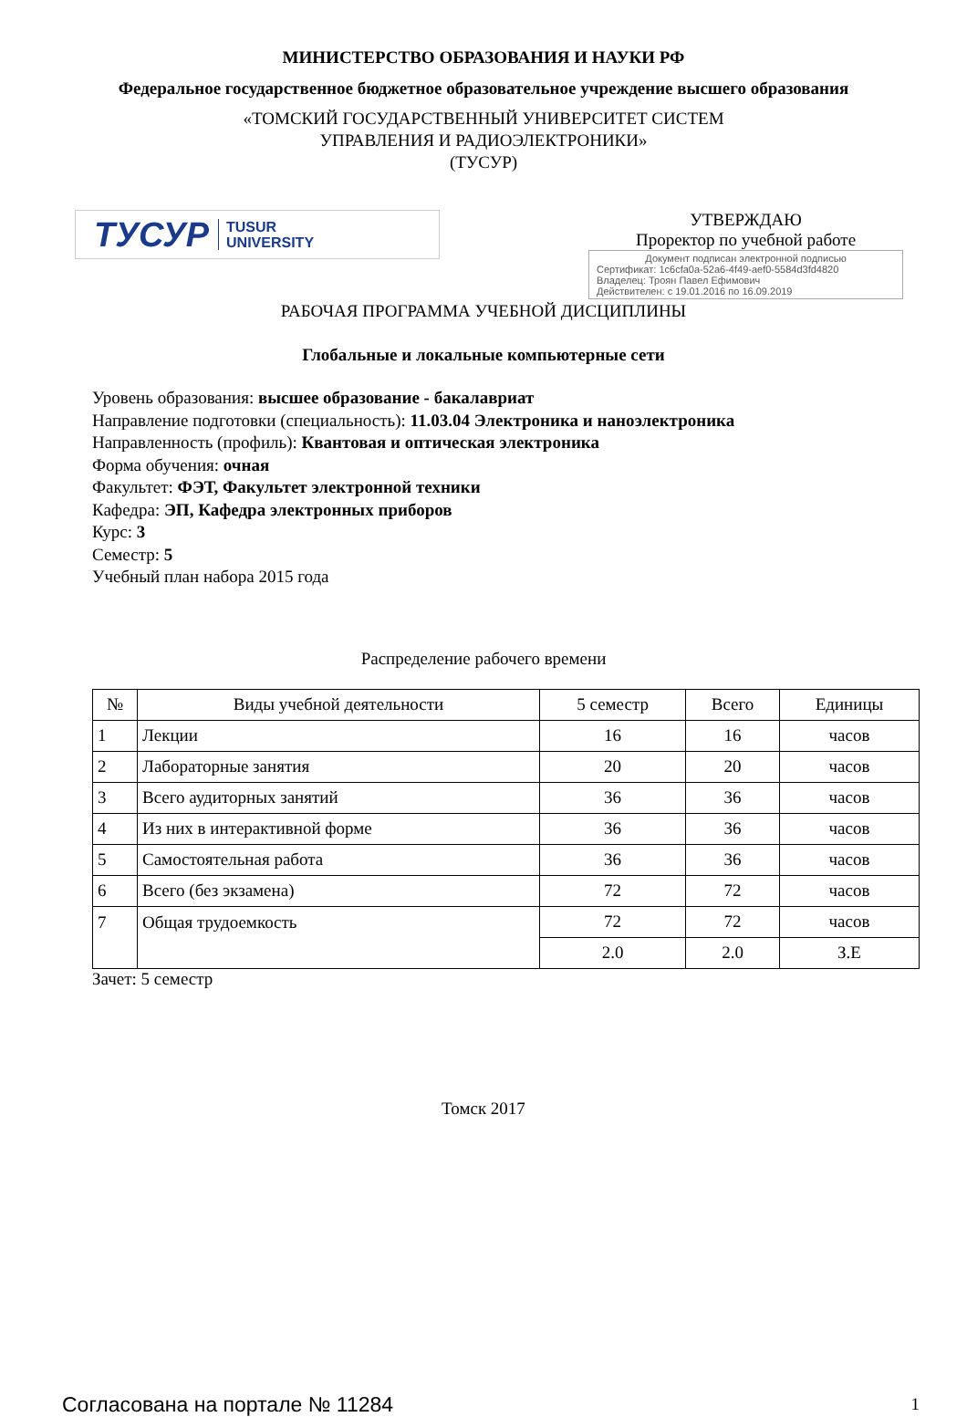МИНИСТЕРСТВО ОБРАЗОВАНИЯ И НАУКИ РФ
Федеральное государственное бюджетное образовательное учреждение высшего образования
«ТОМСКИЙ ГОСУДАРСТВЕННЫЙ УНИВЕРСИТЕТ СИСТЕМ
УПРАВЛЕНИЯ И РАДИОЭЛЕКТРОНИКИ»
(ТУСУР)
ТУСУР TUSUR
UNIVERSITY
УТВЕРЖДАЮ
Проректор по учебной работе
Документ подписан электронной подписью
Сертификат: 1c6cfa0a-52a6-4f49-aef0-5584d3fd4820
Владелец: Троян Павел Ефимович
Действителен: с 19.01.2016 по 16.09.2019
РАБОЧАЯ ПРОГРАММА УЧЕБНОЙ ДИСЦИПЛИНЫ
Глобальные и локальные компьютерные сети
Уровень образования: высшее образование - бакалавриат
Направление подготовки (специальность): 11.03.04 Электроника и наноэлектроника
Направленность (профиль): Квантовая и оптическая электроника
Форма обучения: очная
Факультет: ФЭТ, Факультет электронной техники
Кафедра: ЭП, Кафедра электронных приборов
Курс: 3
Семестр: 5
Учебный план набора 2015 года
Распределение рабочего времени
| № | Виды учебной деятельности | 5 семестр | Всего | Единицы |
| --- | --- | --- | --- | --- |
| 1 | Лекции | 16 | 16 | часов |
| 2 | Лабораторные занятия | 20 | 20 | часов |
| 3 | Всего аудиторных занятий | 36 | 36 | часов |
| 4 | Из них в интерактивной форме | 36 | 36 | часов |
| 5 | Самостоятельная работа | 36 | 36 | часов |
| 6 | Всего (без экзамена) | 72 | 72 | часов |
| 7 | Общая трудоемкость | 72 | 72 | часов |
| | | 2.0 | 2.0 | З.Е |
Зачет: 5 семестр
Томск 2017
Согласована на портале № 11284
1